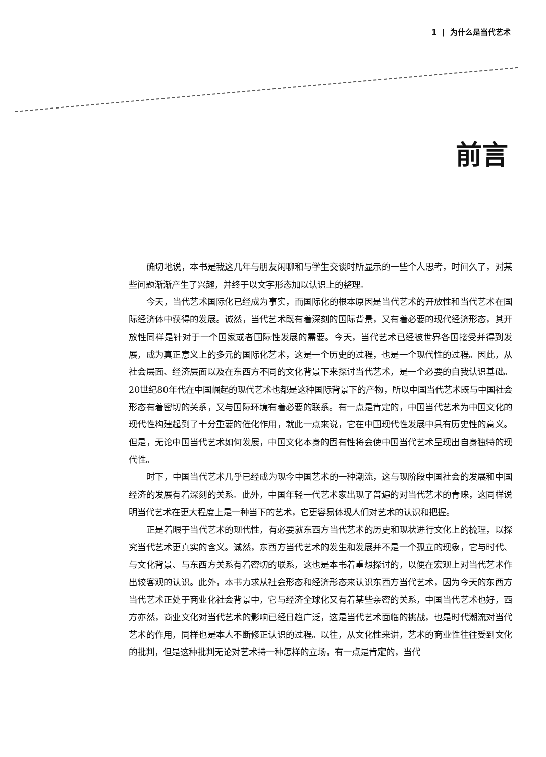1 | 为什么是当代艺术
前言
确切地说，本书是我这几年与朋友闲聊和与学生交谈时所显示的一些个人思考，时间久了，对某些问题渐渐产生了兴趣，并终于以文字形态加以认识上的整理。
今天，当代艺术国际化已经成为事实，而国际化的根本原因是当代艺术的开放性和当代艺术在国际经济体中获得的发展。诚然，当代艺术既有着深刻的国际背景，又有着必要的现代经济形态，其开放性同样是针对于一个国家或者国际性发展的需要。今天，当代艺术已经被世界各国接受并得到发展，成为真正意义上的多元的国际化艺术，这是一个历史的过程，也是一个现代性的过程。因此，从社会层面、经济层面以及在东西方不同的文化背景下来探讨当代艺术，是一个必要的自我认识基础。20世纪80年代在中国崛起的现代艺术也都是这种国际背景下的产物，所以中国当代艺术既与中国社会形态有着密切的关系，又与国际环境有着必要的联系。有一点是肯定的，中国当代艺术为中国文化的现代性构建起到了十分重要的催化作用，就此一点来说，它在中国现代性发展中具有历史性的意义。但是，无论中国当代艺术如何发展，中国文化本身的固有性将会使中国当代艺术呈现出自身独特的现代性。
时下，中国当代艺术几乎已经成为现今中国艺术的一种潮流，这与现阶段中国社会的发展和中国经济的发展有着深刻的关系。此外，中国年轻一代艺术家出现了普遍的对当代艺术的青睐，这同样说明当代艺术在更大程度上是一种当下的艺术，它更容易体现人们对艺术的认识和把握。
正是着眼于当代艺术的现代性，有必要就东西方当代艺术的历史和现状进行文化上的梳理，以探究当代艺术更真实的含义。诚然，东西方当代艺术的发生和发展并不是一个孤立的现象，它与时代、与文化背景、与东西方关系有着密切的联系，这也是本书着重想探讨的，以便在宏观上对当代艺术作出较客观的认识。此外，本书力求从社会形态和经济形态来认识东西方当代艺术，因为今天的东西方当代艺术正处于商业化社会背景中，它与经济全球化又有着某些亲密的关系，中国当代艺术也好，西方亦然，商业文化对当代艺术的影响已经日趋广泛，这是当代艺术面临的挑战，也是时代潮流对当代艺术的作用，同样也是本人不断修正认识的过程。以往，从文化性来讲，艺术的商业性往往受到文化的批判，但是这种批判无论对艺术持一种怎样的立场，有一点是肯定的，当代